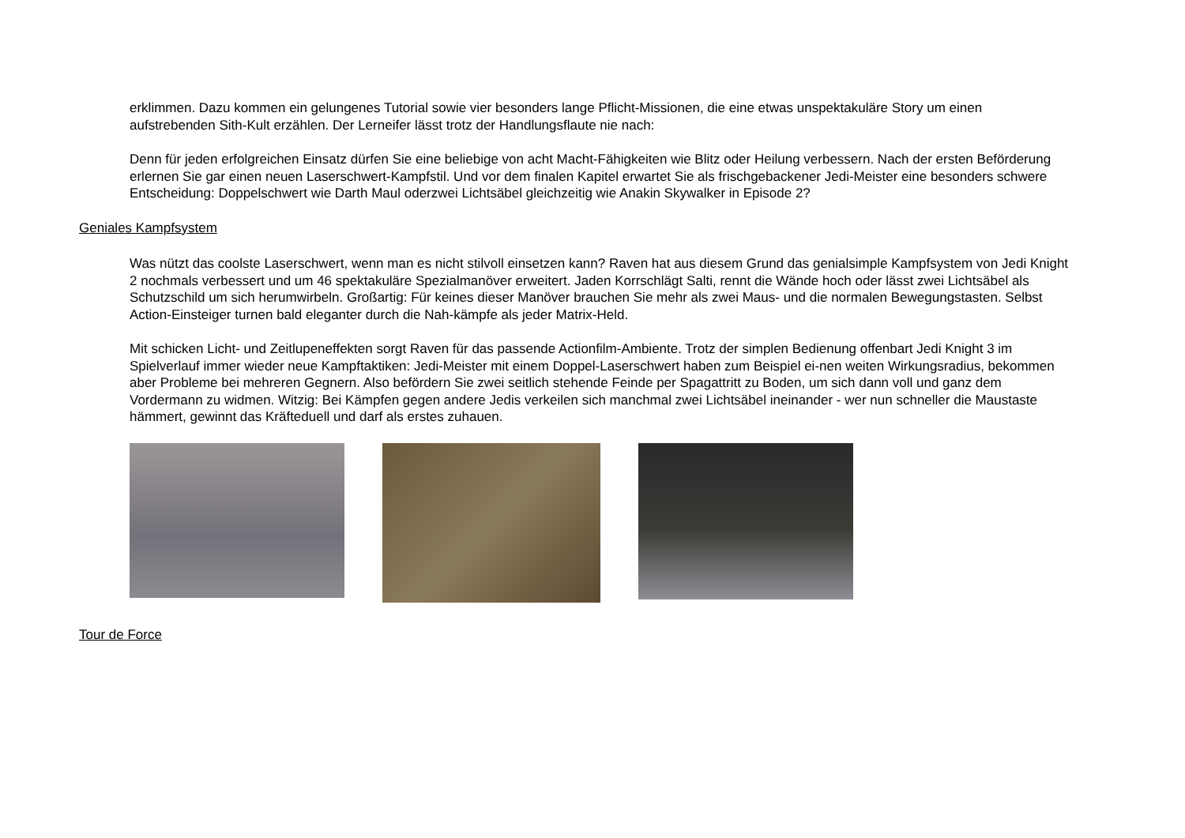erklimmen. Dazu kommen ein gelungenes Tutorial sowie vier besonders lange Pflicht-Missionen, die eine etwas unspektakuläre Story um einen aufstrebenden Sith-Kult erzählen. Der Lerneifer lässt trotz der Handlungsflaute nie nach:
Denn für jeden erfolgreichen Einsatz dürfen Sie eine beliebige von acht Macht-Fähigkeiten wie Blitz oder Heilung verbessern. Nach der ersten Beförderung erlernen Sie gar einen neuen Laserschwert-Kampfstil. Und vor dem finalen Kapitel erwartet Sie als frischgebackener Jedi-Meister eine besonders schwere Entscheidung: Doppelschwert wie Darth Maul oderzwei Lichtsäbel gleichzeitig wie Anakin Skywalker in Episode 2?
Geniales Kampfsystem
Was nützt das coolste Laserschwert, wenn man es nicht stilvoll einsetzen kann? Raven hat aus diesem Grund das genialsimple Kampfsystem von Jedi Knight 2 nochmals verbessert und um 46 spektakuläre Spezialmanöver erweitert. Jaden Korrschlägt Salti, rennt die Wände hoch oder lässt zwei Lichtsäbel als Schutzschild um sich herumwirbeln. Großartig: Für keines dieser Manöver brauchen Sie mehr als zwei Maus- und die normalen Bewegungstasten. Selbst Action-Einsteiger turnen bald eleganter durch die Nah-kämpfe als jeder Matrix-Held.
Mit schicken Licht- und Zeitlupeneffekten sorgt Raven für das passende Actionfilm-Ambiente. Trotz der simplen Bedienung offenbart Jedi Knight 3 im Spielverlauf immer wieder neue Kampftaktiken: Jedi-Meister mit einem Doppel-Laserschwert haben zum Beispiel ei-nen weiten Wirkungsradius, bekommen aber Probleme bei mehreren Gegnern. Also befördern Sie zwei seitlich stehende Feinde per Spagattritt zu Boden, um sich dann voll und ganz dem Vordermann zu widmen. Witzig: Bei Kämpfen gegen andere Jedis verkeilen sich manchmal zwei Lichtsäbel ineinander - wer nun schneller die Maustaste hämmert, gewinnt das Kräfteduell und darf als erstes zuhauen.
Tour de Force